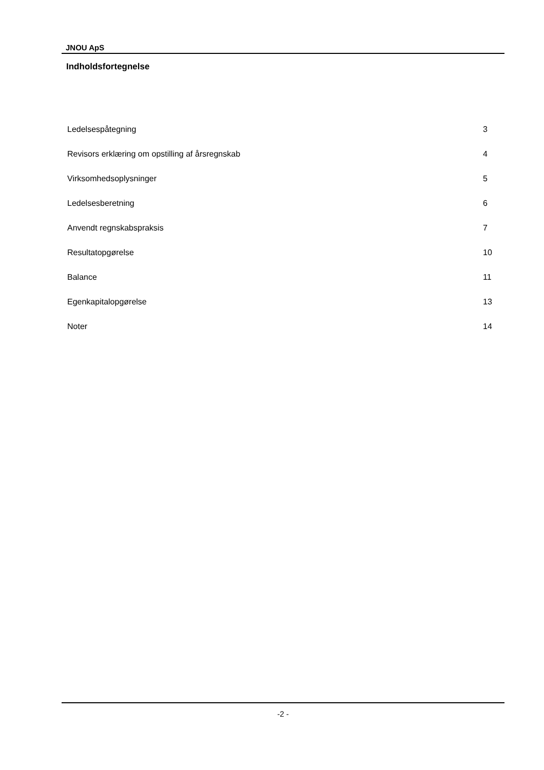JNOU ApS
Indholdsfortegnelse
Ledelsespåtegning 3
Revisors erklæring om opstilling af årsregnskab 4
Virksomhedsoplysninger 5
Ledelsesberetning 6
Anvendt regnskabspraksis 7
Resultatopgørelse 10
Balance 11
Egenkapitalopgørelse 13
Noter 14
-2 -